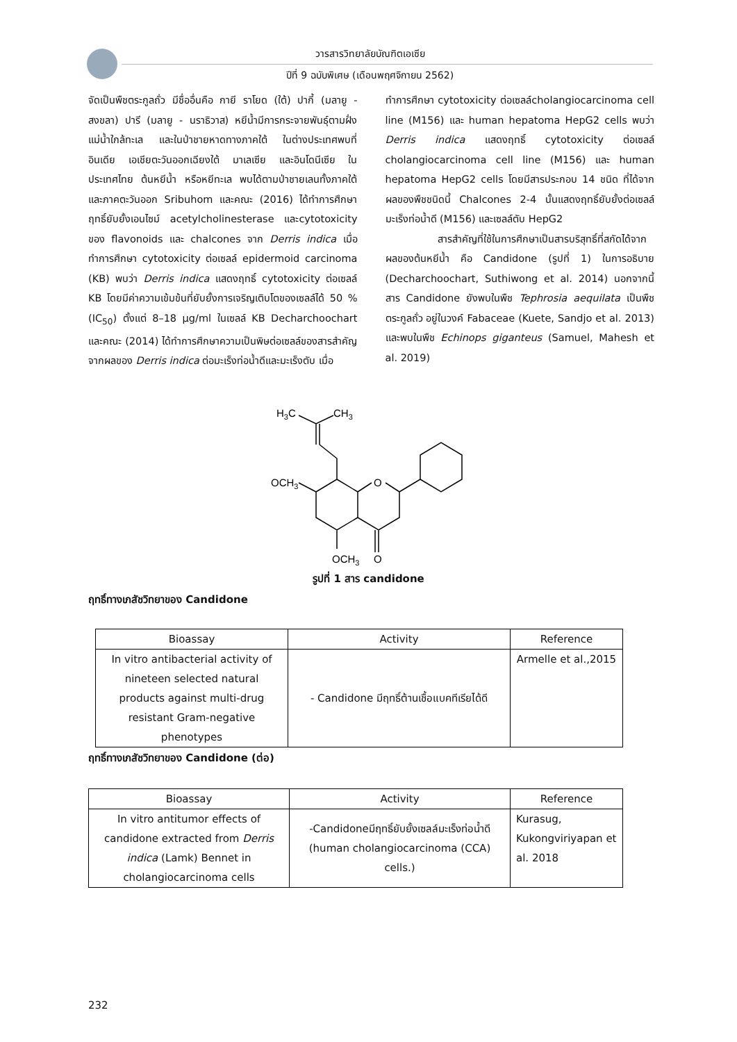วารสารวิทยาลัยบัณฑิตเอเซีย
ปีที่ 9 ฉบับพิเศษ (เดือนพฤศจิกายน 2562)
จัดเป็นพืชตระกูลถั่ว มีชื่ออื่นคือ กายี ราโยด (ใต้) ปากี้ (มลายู - สงขลา) ปารี (มลายู - นราธิวาส) หยีน้ำมีการกระจายพันธุ์ตามฝั่งแม่น้ำใกล้ทะเล และในป่าชายหาดทางภาคใต้ ในต่างประเทศพบที่อินเดีย เอเชียตะวันออกเฉียงใต้ มาเลเซีย และอินโดนีเซีย ในประเทศไทย ต้นหยีน้ำ หรือหยีทะเล พบได้ตามป่าชายเลนทั้งภาคใต้ และภาคตะวันออก Sribuhom และคณะ (2016) ได้ทำการศึกษาฤทธิ์ยับยั้งเอนไซม์ acetylcholinesterase และcytotoxicity ของ flavonoids และ chalcones จาก Derris indica เมื่อทำการศึกษา cytotoxicity ต่อเซลล์ epidermoid carcinoma (KB) พบว่า Derris indica แสดงฤทธิ์ cytotoxicity ต่อเซลล์ KB โดยมีค่าความเข้มข้นที่ยับยั้งการเจริญเติบโตของเซลล์ได้ 50 % (IC<sub>50</sub>) ตั้งแต่ 8–18 µg/ml ในเซลล์ KB Decharchoochart และคณะ (2014) ได้ทำการศึกษาความเป็นพิษต่อเซลล์ของสารสำคัญจากผลของ Derris indica ต่อมะเร็งท่อน้ำดีและมะเร็งตับ เมื่อ
ทำการศึกษา cytotoxicity ต่อเซลล์cholangiocarcinoma cell line (M156) และ human hepatoma HepG2 cells พบว่า Derris indica แสดงฤทธิ์ cytotoxicity ต่อเซลล์ cholangiocarcinoma cell line (M156) และ human hepatoma HepG2 cells โดยมีสารประกอบ 14 ชนิด ที่ได้จากผลของพืชชนิดนี้ Chalcones 2-4 นั้นแสดงฤทธิ์ยับยั้งต่อเซลล์มะเร็งท่อน้ำดี (M156) และเซลล์ตับ HepG2
สารสำคัญที่ใช้ในการศึกษาเป็นสารบริสุทธิ์ที่สกัดได้จากผลของต้นหยีน้ำ คือ Candidone (รูปที่ 1) ในการอธิบาย (Decharchoochart, Suthiwong et al. 2014) นอกจากนี้สาร Candidone ยังพบในพืช Tephrosia aequilata เป็นพืชตระกูลถั่ว อยู่ในวงค์ Fabaceae (Kuete, Sandjo et al. 2013) และพบในพืช Echinops giganteus (Samuel, Mahesh et al. 2019)
H3C
CH3
OCH3
O
OCH3
O
รูปที่ 1 สาร candidone
ฤทธิ์ทางเภสัชวิทยาของ Candidone
| Bioassay | Activity | Reference |
| --- | --- | --- |
| In vitro antibacterial activity of nineteen selected natural products against multi-drug resistant Gram-negative phenotypes | - Candidone มีฤทธิ์ต้านเชื้อแบคทีเรียได้ดี | Armelle et al.,2015 |
ฤทธิ์ทางเภสัชวิทยาของ Candidone (ต่อ)
| Bioassay | Activity | Reference |
| --- | --- | --- |
| In vitro antitumor effects of candidone extracted from Derris indica (Lamk) Bennet in cholangiocarcinoma cells | -Candidoneมีฤทธิ์ยับยั้งเซลล์มะเร็งท่อน้ำดี (human cholangiocarcinoma (CCA) cells.) | Kurasug, Kukongviriyapan et al. 2018 |
232